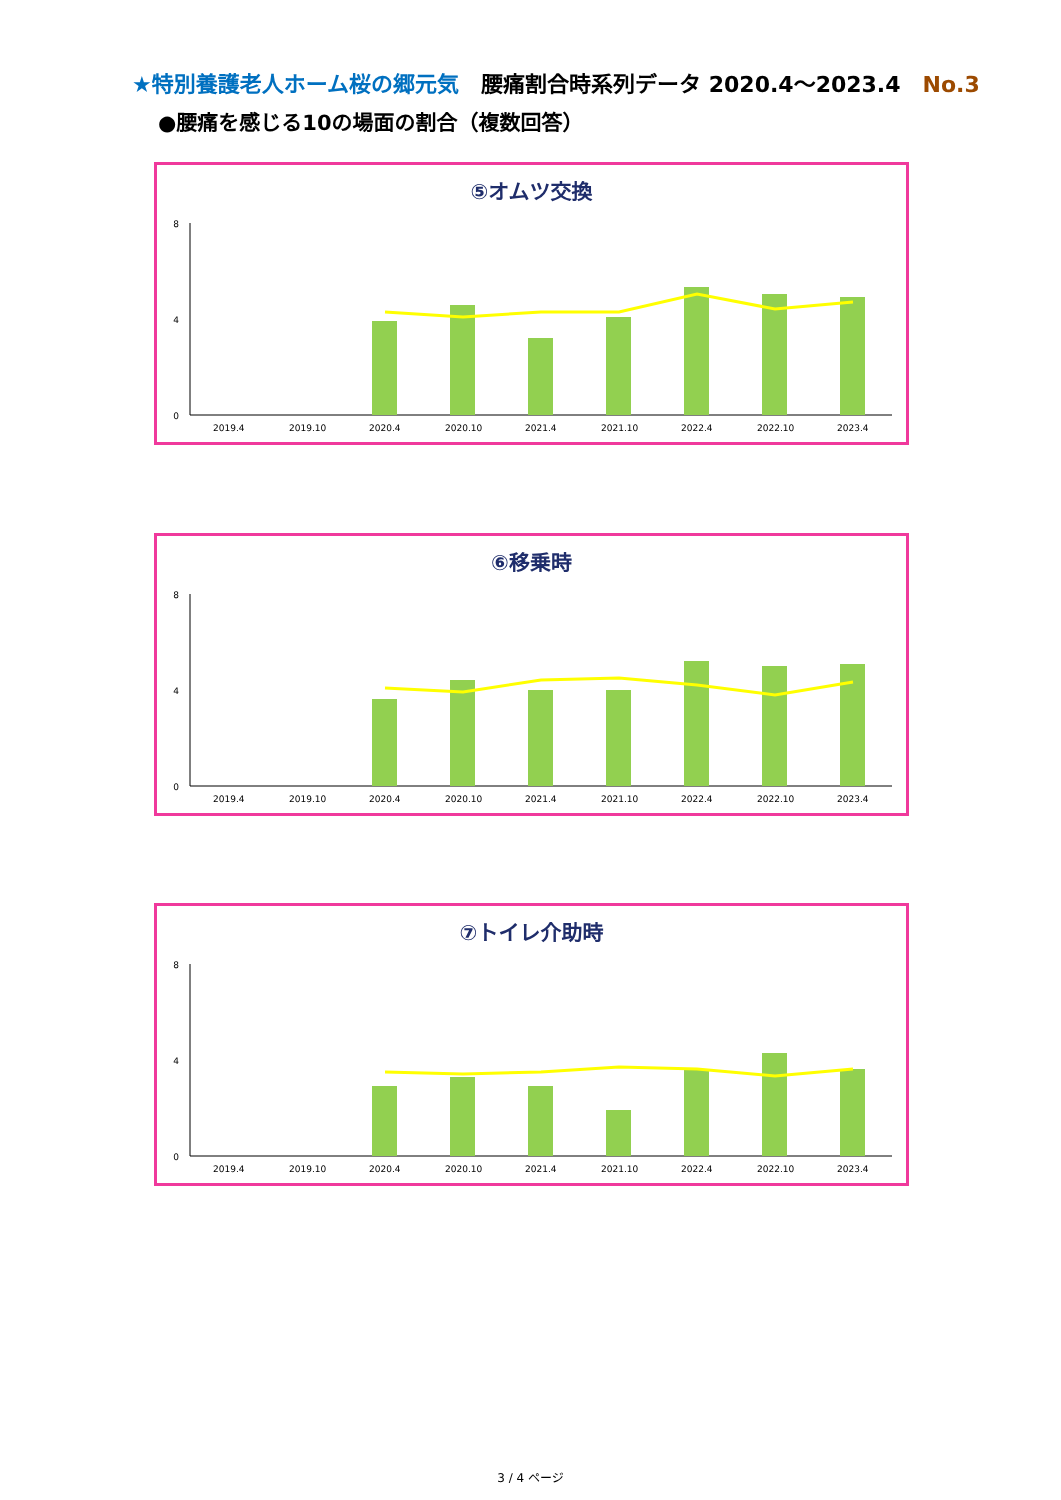★特別養護老人ホーム桜の郷元気　腰痛割合時系列データ 2020.4～2023.4　No.3
●腰痛を感じる10の場面の割合（複数回答）
⑤オムツ交換
8
4
0
2019.4
2019.10
2020.4
2020.10
2021.4
2021.10
2022.4
2022.10
2023.4
⑥移乗時
8
4
0
2019.4
2019.10
2020.4
2020.10
2021.4
2021.10
2022.4
2022.10
2023.4
⑦トイレ介助時
8
4
0
2019.4
2019.10
2020.4
2020.10
2021.4
2021.10
2022.4
2022.10
2023.4
3 / 4 ページ